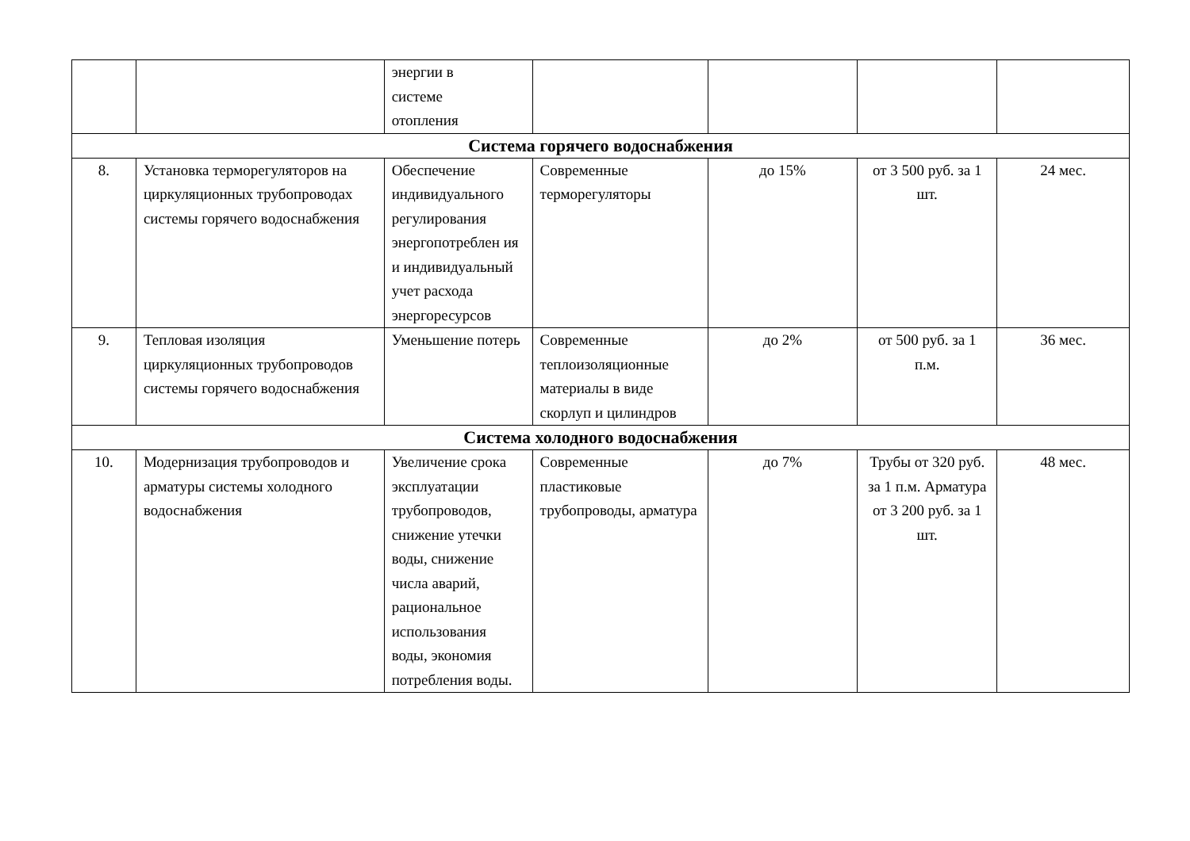| | | энергии в системе отопления | | | | |
| Система горячего водоснабжения | | | | | | |
| 8. | Установка терморегуляторов на циркуляционных трубопроводах системы горячего водоснабжения | Обеспечение индивидуального регулирования энергопотреблен ия и индивидуальный учет расхода энергоресурсов | Современные терморегуляторы | до 15% | от 3 500 руб. за 1 шт. | 24 мес. |
| 9. | Тепловая изоляция циркуляционных трубопроводов системы горячего водоснабжения | Уменьшение потерь | Современные теплоизоляционные материалы в виде скорлуп и цилиндров | до 2% | от 500 руб. за 1 п.м. | 36 мес. |
| Система холодного водоснабжения | | | | | | |
| 10. | Модернизация трубопроводов и арматуры системы холодного водоснабжения | Увеличение срока эксплуатации трубопроводов, снижение утечки воды, снижение числа аварий, рациональное использования воды, экономия потребления воды. | Современные пластиковые трубопроводы, арматура | до 7% | Трубы от 320 руб. за 1 п.м. Арматура от 3 200 руб. за 1 шт. | 48 мес. |